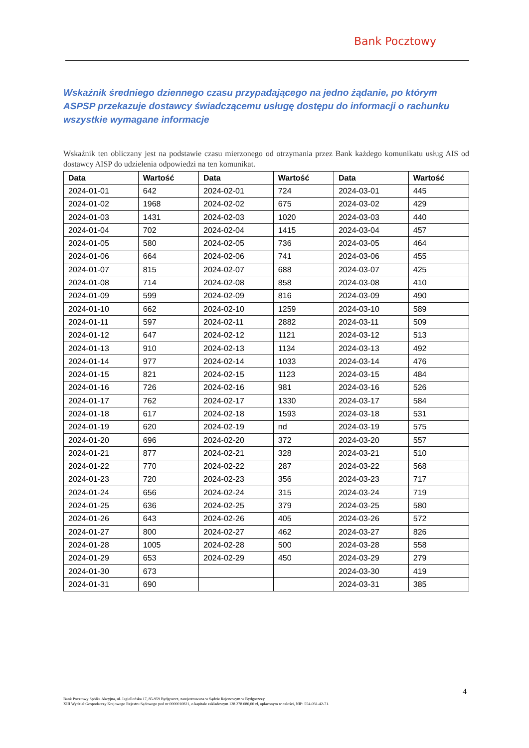Bank Pocztowy
Wskaźnik średniego dziennego czasu przypadającego na jedno żądanie, po którym ASPSP przekazuje dostawcy świadczącemu usługę dostępu do informacji o rachunku wszystkie wymagane informacje
Wskaźnik ten obliczany jest na podstawie czasu mierzonego od otrzymania przez Bank każdego komunikatu usług AIS od dostawcy AISP do udzielenia odpowiedzi na ten komunikat.
| Data | Wartość | Data | Wartość | Data | Wartość |
| --- | --- | --- | --- | --- | --- |
| 2024-01-01 | 642 | 2024-02-01 | 724 | 2024-03-01 | 445 |
| 2024-01-02 | 1968 | 2024-02-02 | 675 | 2024-03-02 | 429 |
| 2024-01-03 | 1431 | 2024-02-03 | 1020 | 2024-03-03 | 440 |
| 2024-01-04 | 702 | 2024-02-04 | 1415 | 2024-03-04 | 457 |
| 2024-01-05 | 580 | 2024-02-05 | 736 | 2024-03-05 | 464 |
| 2024-01-06 | 664 | 2024-02-06 | 741 | 2024-03-06 | 455 |
| 2024-01-07 | 815 | 2024-02-07 | 688 | 2024-03-07 | 425 |
| 2024-01-08 | 714 | 2024-02-08 | 858 | 2024-03-08 | 410 |
| 2024-01-09 | 599 | 2024-02-09 | 816 | 2024-03-09 | 490 |
| 2024-01-10 | 662 | 2024-02-10 | 1259 | 2024-03-10 | 589 |
| 2024-01-11 | 597 | 2024-02-11 | 2882 | 2024-03-11 | 509 |
| 2024-01-12 | 647 | 2024-02-12 | 1121 | 2024-03-12 | 513 |
| 2024-01-13 | 910 | 2024-02-13 | 1134 | 2024-03-13 | 492 |
| 2024-01-14 | 977 | 2024-02-14 | 1033 | 2024-03-14 | 476 |
| 2024-01-15 | 821 | 2024-02-15 | 1123 | 2024-03-15 | 484 |
| 2024-01-16 | 726 | 2024-02-16 | 981 | 2024-03-16 | 526 |
| 2024-01-17 | 762 | 2024-02-17 | 1330 | 2024-03-17 | 584 |
| 2024-01-18 | 617 | 2024-02-18 | 1593 | 2024-03-18 | 531 |
| 2024-01-19 | 620 | 2024-02-19 | nd | 2024-03-19 | 575 |
| 2024-01-20 | 696 | 2024-02-20 | 372 | 2024-03-20 | 557 |
| 2024-01-21 | 877 | 2024-02-21 | 328 | 2024-03-21 | 510 |
| 2024-01-22 | 770 | 2024-02-22 | 287 | 2024-03-22 | 568 |
| 2024-01-23 | 720 | 2024-02-23 | 356 | 2024-03-23 | 717 |
| 2024-01-24 | 656 | 2024-02-24 | 315 | 2024-03-24 | 719 |
| 2024-01-25 | 636 | 2024-02-25 | 379 | 2024-03-25 | 580 |
| 2024-01-26 | 643 | 2024-02-26 | 405 | 2024-03-26 | 572 |
| 2024-01-27 | 800 | 2024-02-27 | 462 | 2024-03-27 | 826 |
| 2024-01-28 | 1005 | 2024-02-28 | 500 | 2024-03-28 | 558 |
| 2024-01-29 | 653 | 2024-02-29 | 450 | 2024-03-29 | 279 |
| 2024-01-30 | 673 | | | 2024-03-30 | 419 |
| 2024-01-31 | 690 | | | 2024-03-31 | 385 |
4
Bank Pocztowy Spółka Akcyjna, ul. Jagiellońska 17, 85-959 Bydgoszcz, zarejestrowana w Sądzie Rejonowym w Bydgoszczy,
XIII Wydział Gospodarczy Krajowego Rejestru Sądowego pod nr 0000010821, o kapitale zakładowym 128 278 080,00 zł, opłaconym w całości, NIP: 554-031-42-71.